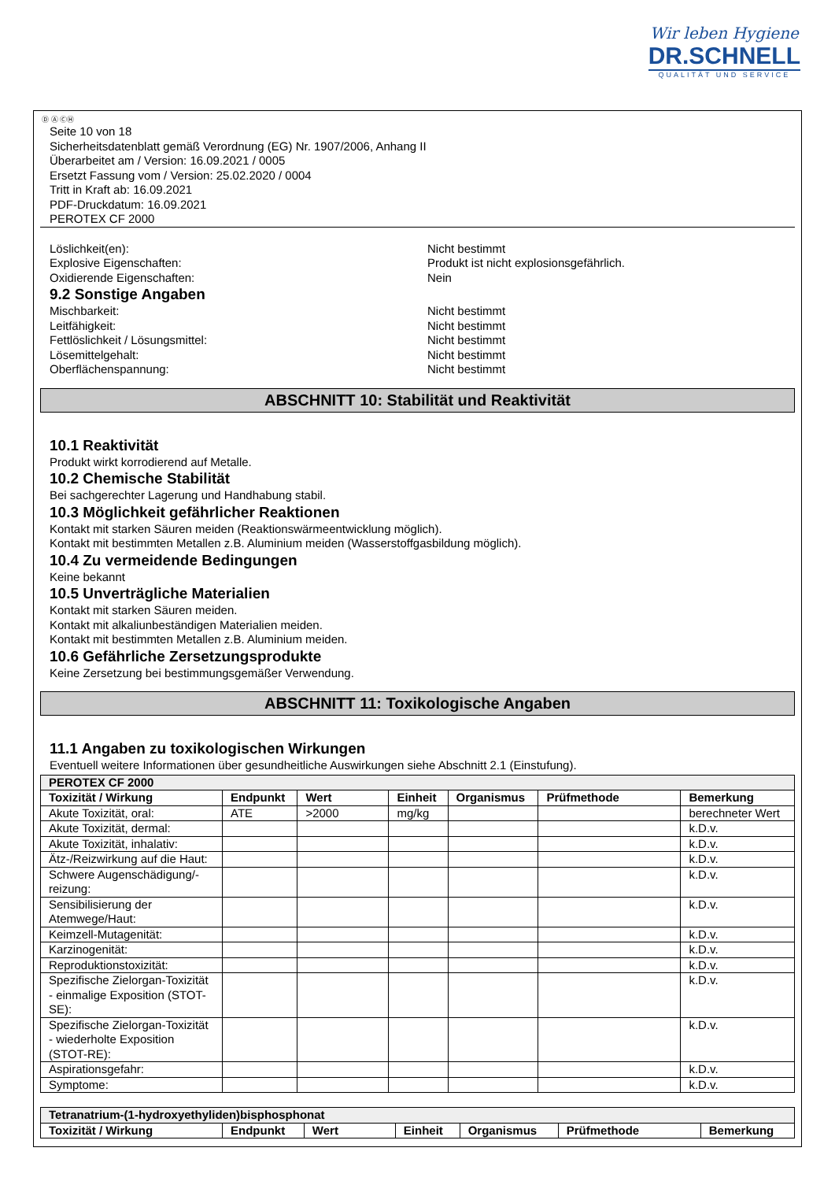Wir leben Hygiene
DR.SCHNELL
QUALITÄT UND SERVICE
Ⓓ Ⓐ ⒸⒽ
Seite 10 von 18
Sicherheitsdatenblatt gemäß Verordnung (EG) Nr. 1907/2006, Anhang II
Überarbeitet am / Version: 16.09.2021 / 0005
Ersetzt Fassung vom / Version: 25.02.2020 / 0004
Tritt in Kraft ab: 16.09.2021
PDF-Druckdatum: 16.09.2021
PEROTEX CF 2000
Löslichkeit(en): Nicht bestimmt
Explosive Eigenschaften: Produkt ist nicht explosionsgefährlich.
Oxidierende Eigenschaften: Nein
9.2 Sonstige Angaben
Mischbarkeit: Nicht bestimmt
Leitfähigkeit: Nicht bestimmt
Fettlöslichkeit / Lösungsmittel: Nicht bestimmt
Lösemittelgehalt: Nicht bestimmt
Oberflächenspannung: Nicht bestimmt
ABSCHNITT 10: Stabilität und Reaktivität
10.1 Reaktivität
Produkt wirkt korrodierend auf Metalle.
10.2 Chemische Stabilität
Bei sachgerechter Lagerung und Handhabung stabil.
10.3 Möglichkeit gefährlicher Reaktionen
Kontakt mit starken Säuren meiden (Reaktionswärmeentwicklung möglich).
Kontakt mit bestimmten Metallen z.B. Aluminium meiden (Wasserstoffgasbildung möglich).
10.4 Zu vermeidende Bedingungen
Keine bekannt
10.5 Unverträgliche Materialien
Kontakt mit starken Säuren meiden.
Kontakt mit alkaliunbeständigen Materialien meiden.
Kontakt mit bestimmten Metallen z.B. Aluminium meiden.
10.6 Gefährliche Zersetzungsprodukte
Keine Zersetzung bei bestimmungsgemäßer Verwendung.
ABSCHNITT 11: Toxikologische Angaben
11.1 Angaben zu toxikologischen Wirkungen
Eventuell weitere Informationen über gesundheitliche Auswirkungen siehe Abschnitt 2.1 (Einstufung).
| PEROTEX CF 2000 | | | | | | |
| --- | --- | --- | --- | --- | --- | --- |
| Toxizität / Wirkung | Endpunkt | Wert | Einheit | Organismus | Prüfmethode | Bemerkung |
| Akute Toxizität, oral: | ATE | >2000 | mg/kg | | | berechneter Wert |
| Akute Toxizität, dermal: | | | | | | k.D.v. |
| Akute Toxizität, inhalativ: | | | | | | k.D.v. |
| Ätz-/Reizwirkung auf die Haut: | | | | | | k.D.v. |
| Schwere Augenschädigung/-reizung: | | | | | | k.D.v. |
| Sensibilisierung der Atemwege/Haut: | | | | | | k.D.v. |
| Keimzell-Mutagenität: | | | | | | k.D.v. |
| Karzinogenität: | | | | | | k.D.v. |
| Reproduktionstoxizität: | | | | | | k.D.v. |
| Spezifische Zielorgan-Toxizität - einmalige Exposition (STOT-SE): | | | | | | k.D.v. |
| Spezifische Zielorgan-Toxizität - wiederholte Exposition (STOT-RE): | | | | | | k.D.v. |
| Aspirationsgefahr: | | | | | | k.D.v. |
| Symptome: | | | | | | k.D.v. |
| Tetranatrium-(1-hydroxyethyliden)bisphosphonat | | | | | | |
| --- | --- | --- | --- | --- | --- | --- |
| Toxizität / Wirkung | Endpunkt | Wert | Einheit | Organismus | Prüfmethode | Bemerkung |